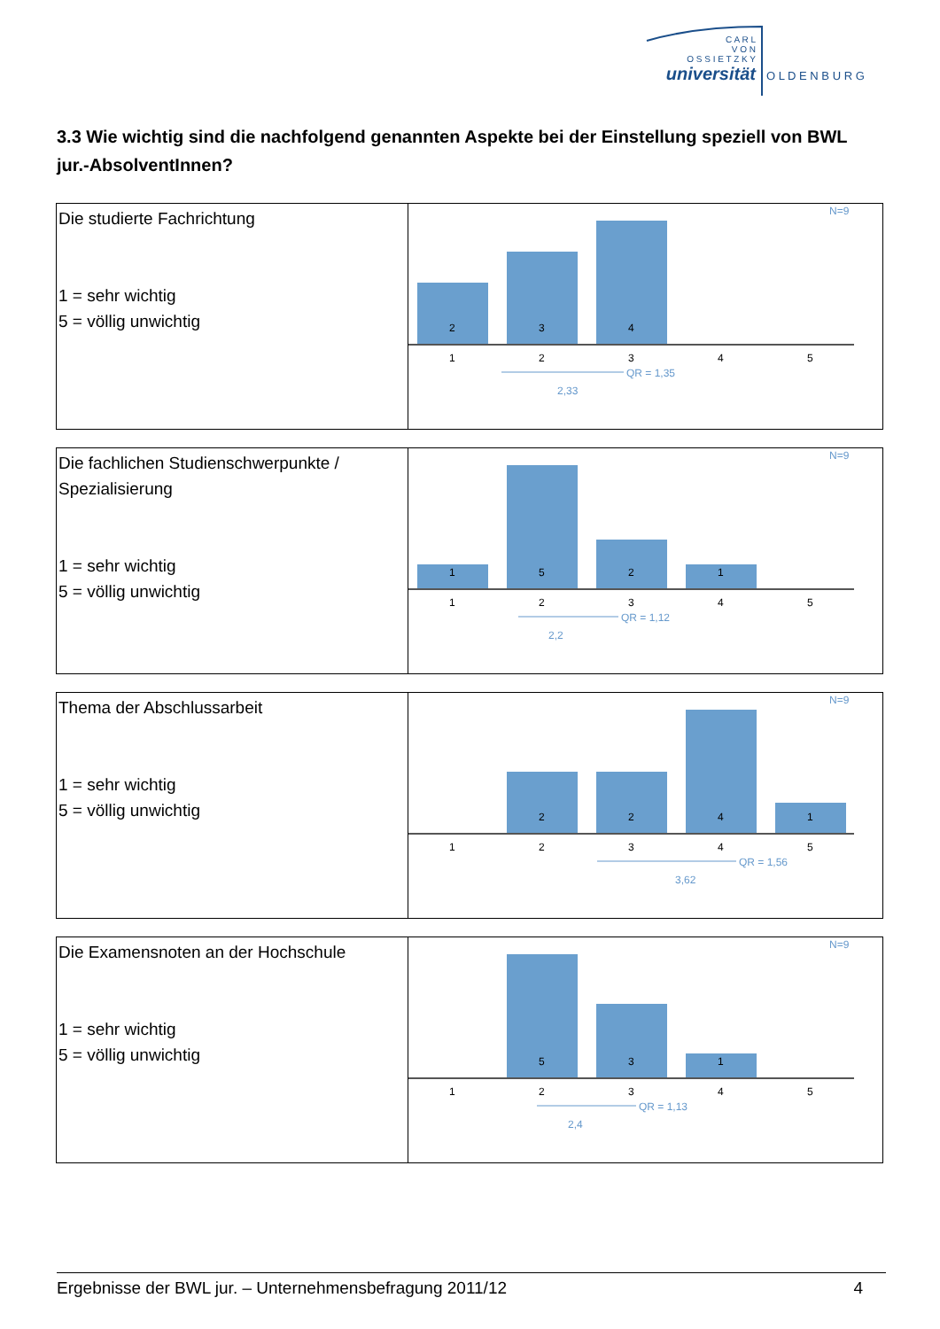C A R L
V O N
O S S I E T Z K Y
universität
O L D E N B U R G
3.3 Wie wichtig sind die nachfolgend genannten Aspekte bei der Einstellung speziell von BWL jur.-AbsolventInnen?
| Die studierte Fachrichtung 1 = sehr wichtig 5 = völlig unwichtig | N=9 2 3 4 1 2 3 4 5 QR = 1,35 2,33 |
| Die fachlichen Studienschwerpunkte / Spezialisierung 1 = sehr wichtig 5 = völlig unwichtig | N=9 1 5 2 1 1 2 3 4 5 QR = 1,12 2,2 |
| Thema der Abschlussarbeit 1 = sehr wichtig 5 = völlig unwichtig | N=9 2 2 4 1 1 2 3 4 5 QR = 1,56 3,62 |
| Die Examensnoten an der Hochschule 1 = sehr wichtig 5 = völlig unwichtig | N=9 5 3 1 1 2 3 4 5 QR = 1,13 2,4 |
Ergebnisse der BWL jur. – Unternehmensbefragung 2011/12 4